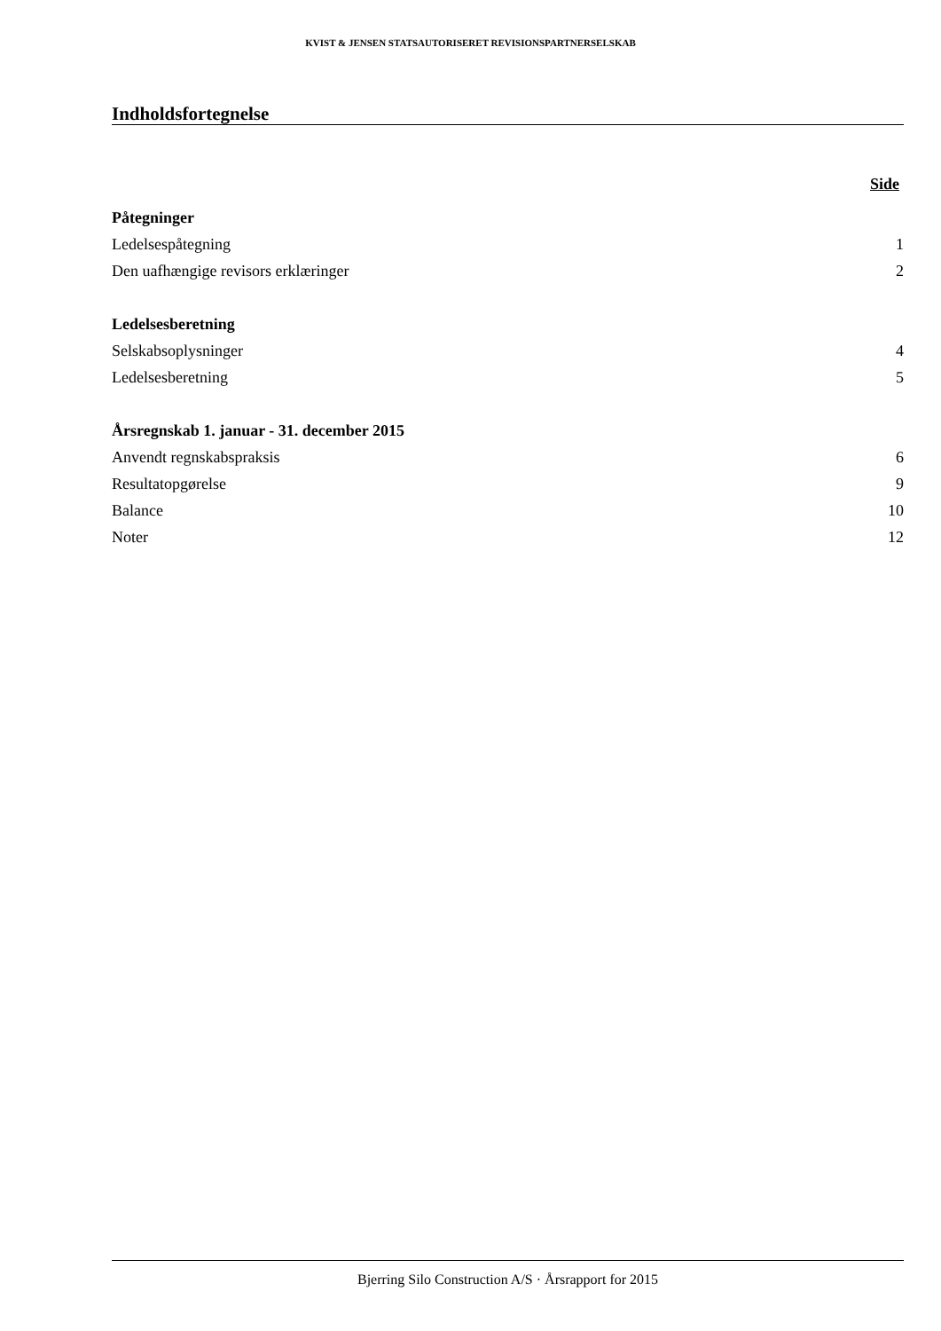KVIST & JENSEN STATSAUTORISERET REVISIONSPARTNERSELSKAB
Indholdsfortegnelse
Side
Påtegninger
Ledelsespåtegning 1
Den uafhængige revisors erklæringer 2
Ledelsesberetning
Selskabsoplysninger 4
Ledelsesberetning 5
Årsregnskab 1. januar - 31. december 2015
Anvendt regnskabspraksis 6
Resultatopgørelse 9
Balance 10
Noter 12
Bjerring Silo Construction A/S · Årsrapport for 2015